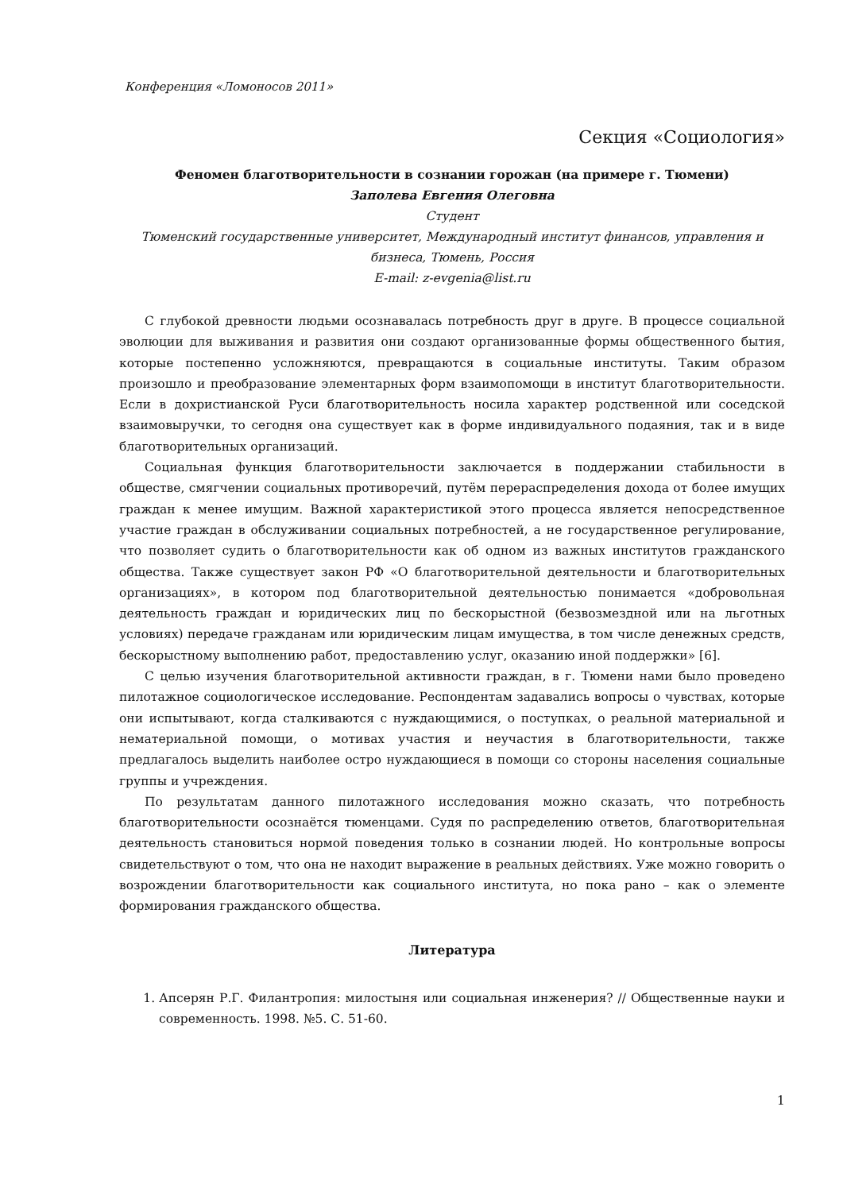Конференция «Ломоносов 2011»
Секция «Социология»
Феномен благотворительности в сознании горожан (на примере г. Тюмени)
Заполева Евгения Олеговна
Студент
Тюменский государственные университет, Международный институт финансов, управления и бизнеса, Тюмень, Россия
E-mail: z-evgenia@list.ru
С глубокой древности людьми осознавалась потребность друг в друге. В процессе социальной эволюции для выживания и развития они создают организованные формы общественного бытия, которые постепенно усложняются, превращаются в социальные институты. Таким образом произошло и преобразование элементарных форм взаимопомощи в институт благотворительности. Если в дохристианской Руси благотворительность носила характер родственной или соседской взаимовыручки, то сегодня она существует как в форме индивидуального подаяния, так и в виде благотворительных организаций.
Социальная функция благотворительности заключается в поддержании стабильности в обществе, смягчении социальных противоречий, путём перераспределения дохода от более имущих граждан к менее имущим. Важной характеристикой этого процесса является непосредственное участие граждан в обслуживании социальных потребностей, а не государственное регулирование, что позволяет судить о благотворительности как об одном из важных институтов гражданского общества. Также существует закон РФ «О благотворительной деятельности и благотворительных организациях», в котором под благотворительной деятельностью понимается «добровольная деятельность граждан и юридических лиц по бескорыстной (безвозмездной или на льготных условиях) передаче гражданам или юридическим лицам имущества, в том числе денежных средств, бескорыстному выполнению работ, предоставлению услуг, оказанию иной поддержки» [6].
С целью изучения благотворительной активности граждан, в г. Тюмени нами было проведено пилотажное социологическое исследование. Респондентам задавались вопросы о чувствах, которые они испытывают, когда сталкиваются с нуждающимися, о поступках, о реальной материальной и нематериальной помощи, о мотивах участия и неучастия в благотворительности, также предлагалось выделить наиболее остро нуждающиеся в помощи со стороны населения социальные группы и учреждения.
По результатам данного пилотажного исследования можно сказать, что потребность благотворительности осознаётся тюменцами. Судя по распределению ответов, благотворительная деятельность становиться нормой поведения только в сознании людей. Но контрольные вопросы свидетельствуют о том, что она не находит выражение в реальных действиях. Уже можно говорить о возрождении благотворительности как социального института, но пока рано – как о элементе формирования гражданского общества.
Литература
1. Апсерян Р.Г. Филантропия: милостыня или социальная инженерия? // Общественные науки и современность. 1998. №5. С. 51-60.
1